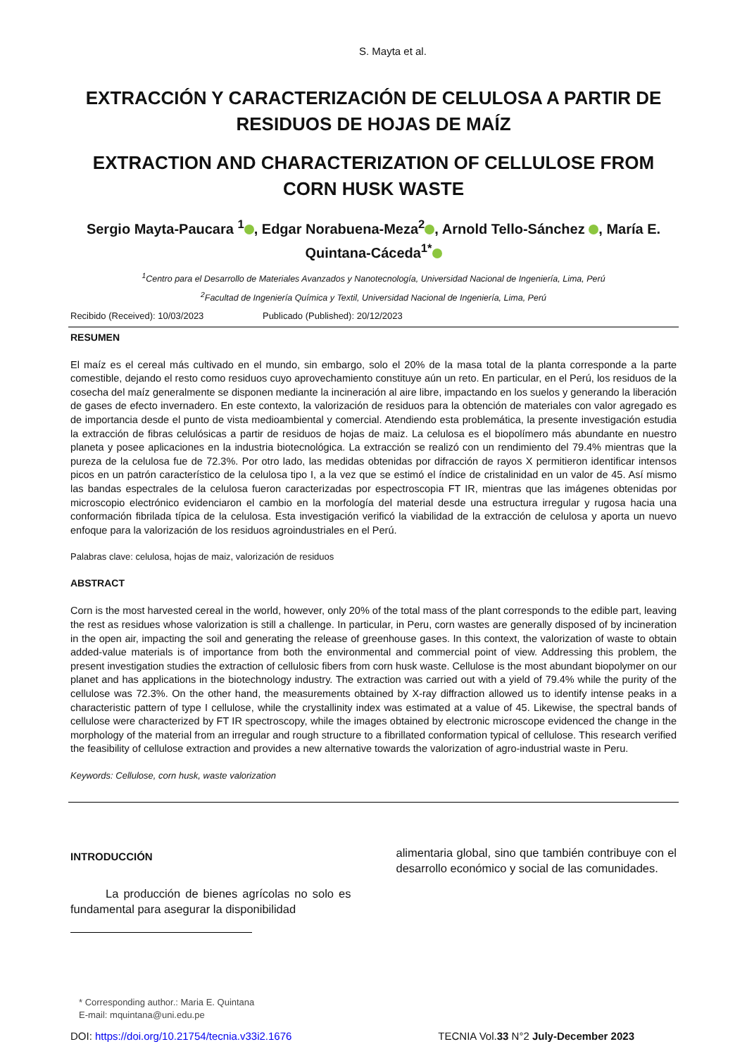S. Mayta et al.
EXTRACCIÓN Y CARACTERIZACIÓN DE CELULOSA A PARTIR DE RESIDUOS DE HOJAS DE MAÍZ
EXTRACTION AND CHARACTERIZATION OF CELLULOSE FROM CORN HUSK WASTE
Sergio Mayta-Paucara <sup>1</sup> , Edgar Norabuena-Meza<sup>2</sup> , Arnold Tello-Sánchez , María E. Quintana-Cáceda<sup>1*</sup>
<sup>1</sup> Centro para el Desarrollo de Materiales Avanzados y Nanotecnología, Universidad Nacional de Ingeniería, Lima, Perú
<sup>2</sup> Facultad de Ingeniería Química y Textil, Universidad Nacional de Ingeniería, Lima, Perú
Recibido (Received): 10/03/2023 Publicado (Published): 20/12/2023
RESUMEN
El maíz es el cereal más cultivado en el mundo, sin embargo, solo el 20% de la masa total de la planta corresponde a la parte comestible, dejando el resto como residuos cuyo aprovechamiento constituye aún un reto. En particular, en el Perú, los residuos de la cosecha del maíz generalmente se disponen mediante la incineración al aire libre, impactando en los suelos y generando la liberación de gases de efecto invernadero. En este contexto, la valorización de residuos para la obtención de materiales con valor agregado es de importancia desde el punto de vista medioambiental y comercial. Atendiendo esta problemática, la presente investigación estudia la extracción de fibras celulósicas a partir de residuos de hojas de maiz. La celulosa es el biopolímero más abundante en nuestro planeta y posee aplicaciones en la industria biotecnológica. La extracción se realizó con un rendimiento del 79.4% mientras que la pureza de la celulosa fue de 72.3%. Por otro lado, las medidas obtenidas por difracción de rayos X permitieron identificar intensos picos en un patrón característico de la celulosa tipo I, a la vez que se estimó el índice de cristalinidad en un valor de 45. Así mismo las bandas espectrales de la celulosa fueron caracterizadas por espectroscopia FT IR, mientras que las imágenes obtenidas por microscopio electrónico evidenciaron el cambio en la morfología del material desde una estructura irregular y rugosa hacia una conformación fibrilada típica de la celulosa. Esta investigación verificó la viabilidad de la extracción de celulosa y aporta un nuevo enfoque para la valorización de los residuos agroindustriales en el Perú.
Palabras clave: celulosa, hojas de maiz, valorización de residuos
ABSTRACT
Corn is the most harvested cereal in the world, however, only 20% of the total mass of the plant corresponds to the edible part, leaving the rest as residues whose valorization is still a challenge. In particular, in Peru, corn wastes are generally disposed of by incineration in the open air, impacting the soil and generating the release of greenhouse gases. In this context, the valorization of waste to obtain added-value materials is of importance from both the environmental and commercial point of view. Addressing this problem, the present investigation studies the extraction of cellulosic fibers from corn husk waste. Cellulose is the most abundant biopolymer on our planet and has applications in the biotechnology industry. The extraction was carried out with a yield of 79.4% while the purity of the cellulose was 72.3%. On the other hand, the measurements obtained by X-ray diffraction allowed us to identify intense peaks in a characteristic pattern of type I cellulose, while the crystallinity index was estimated at a value of 45. Likewise, the spectral bands of cellulose were characterized by FT IR spectroscopy, while the images obtained by electronic microscope evidenced the change in the morphology of the material from an irregular and rough structure to a fibrillated conformation typical of cellulose. This research verified the feasibility of cellulose extraction and provides a new alternative towards the valorization of agro-industrial waste in Peru.
Keywords: Cellulose, corn husk, waste valorization
INTRODUCCIÓN
La producción de bienes agrícolas no solo es fundamental para asegurar la disponibilidad
alimentaria global, sino que también contribuye con el desarrollo económico y social de las comunidades.
* Corresponding author.: Maria E. Quintana
E-mail: mquintana@uni.edu.pe
DOI: https://doi.org/10.21754/tecnia.v33i2.1676 TECNIA Vol.33 N°2 July-December 2023